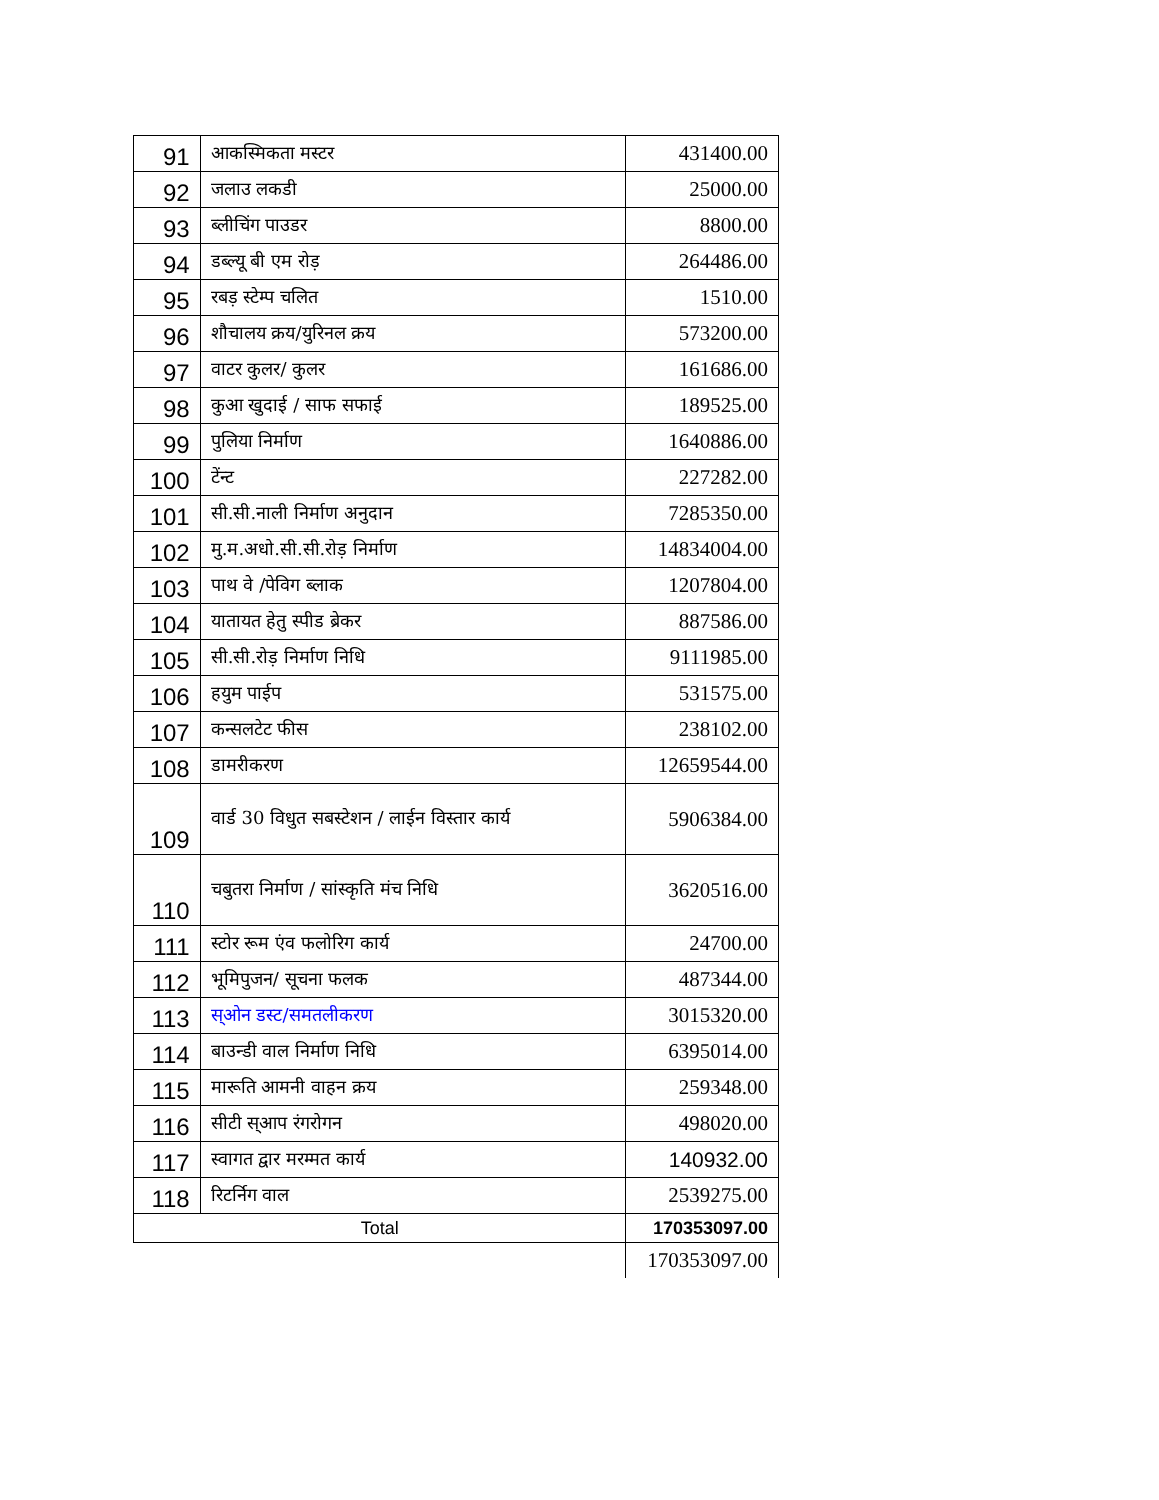| 91 | आकस्मिकता मस्टर | 431400.00 |
| 92 | जलाउ लकडी | 25000.00 |
| 93 | ब्लीचिंग पाउडर | 8800.00 |
| 94 | डब्ल्यू बी एम रोड़ | 264486.00 |
| 95 | रबड़ स्टेम्प चलित | 1510.00 |
| 96 | शौचालय क्रय/युरिनल क्रय | 573200.00 |
| 97 | वाटर कुलर/ कुलर | 161686.00 |
| 98 | कुआ खुदाई / साफ सफाई | 189525.00 |
| 99 | पुलिया निर्माण | 1640886.00 |
| 100 | टेंन्ट | 227282.00 |
| 101 | सी.सी.नाली निर्माण अनुदान | 7285350.00 |
| 102 | मु.म.अधो.सी.सी.रोड़ निर्माण | 14834004.00 |
| 103 | पाथ वे /पेविग ब्लाक | 1207804.00 |
| 104 | यातायत हेतु स्पीड ब्रेकर | 887586.00 |
| 105 | सी.सी.रोड़ निर्माण निधि | 9111985.00 |
| 106 | हयुम पाईप | 531575.00 |
| 107 | कन्सलटेट फीस | 238102.00 |
| 108 | डामरीकरण | 12659544.00 |
| 109 | वार्ड 30 विधुत सबस्टेशन / लाईन विस्तार कार्य | 5906384.00 |
| 110 | चबुतरा निर्माण / सांस्कृति मंच निधि | 3620516.00 |
| 111 | स्टोर रूम एंव फलोरिग कार्य | 24700.00 |
| 112 | भूमिपुजन/ सूचना फलक | 487344.00 |
| 113 | स्ओन डस्ट/समतलीकरण | 3015320.00 |
| 114 | बाउन्डी वाल निर्माण निधि | 6395014.00 |
| 115 | मारूति आमनी वाहन क्रय | 259348.00 |
| 116 | सीटी स्आप रंगरोगन | 498020.00 |
| 117 | स्वागत द्वार मरम्मत कार्य | 140932.00 |
| 118 | रिटर्निग वाल | 2539275.00 |
| Total | | 170353097.00 |
| | | 170353097.00 |